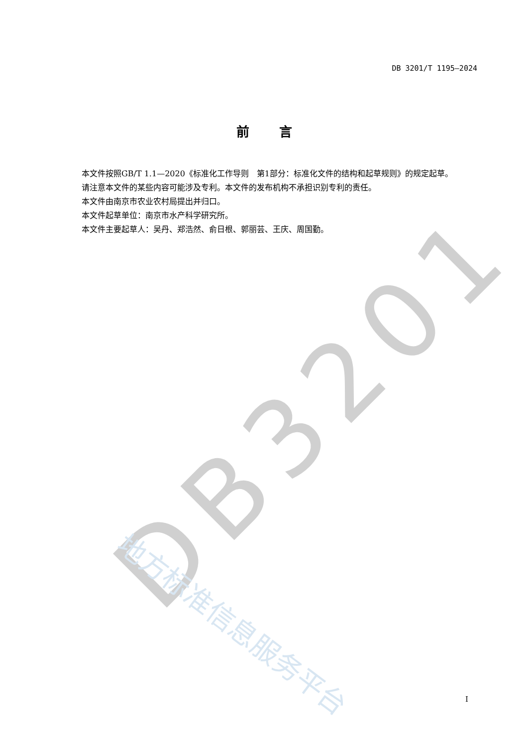DB3201
地方标准信息服务平台
DB 3201/T 1195—2024
前言
本文件按照GB/T 1.1—2020《标准化工作导则　第1部分：标准化文件的结构和起草规则》的规定起草。
请注意本文件的某些内容可能涉及专利。本文件的发布机构不承担识别专利的责任。
本文件由南京市农业农村局提出并归口。
本文件起草单位：南京市水产科学研究所。
本文件主要起草人：吴丹、郑浩然、俞日根、郭丽芸、王庆、周国勤。
I